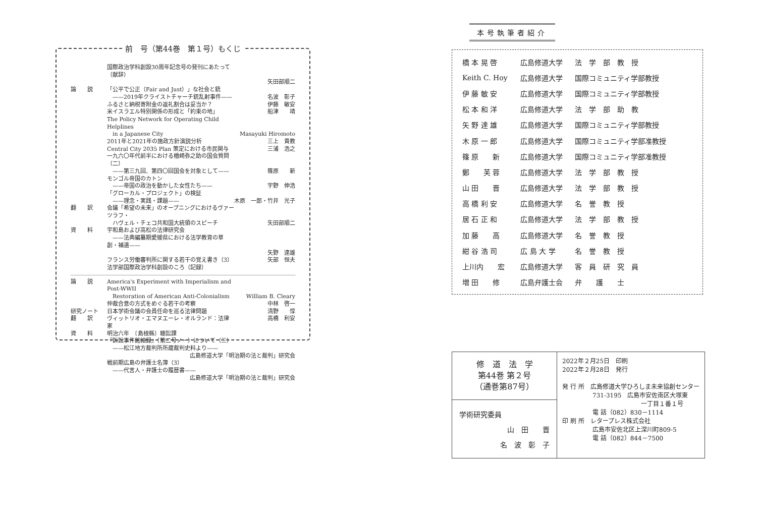前　号（第44巻　第１号）もくじ
| | 国際政治学科創設30周年記念号の発刊にあたって（献辞） | |
| | | 矢田部順二 |
| 論 説 | 「公平で公正（Fair and Just）」な社会と銃 | |
| | ——2019年クライストチャーチ銃乱射事件—— | 名波 彰子 |
| | ふるさと納税寄附金の返礼割合は妥当か？ | 伊藤 敏安 |
| | 米イスラエル特別関係の形成と「約束の地」 | 船津 靖 |
| | The Policy Network for Operating Child Helplines | |
| | in a Japanese City | Masayuki Hiromoto |
| | 2011年と2021年の施政方針演説分析 | 三上 貴教 |
| | Central City 2035 Plan 策定における市民関与 | 三浦 浩之 |
| | 一九六〇年代前半における楢崎弥之助の国会質問（二） | |
| | ——第三九回、第四〇回国会を対象として—— | 篠原 新 |
| | モンゴル帝国のカトン | |
| | ——帝国の政治を動かした女性たち—— | 宇野 伸浩 |
| | 「グローカル・プロジェクト」の検証 | |
| | ——理念・実践・課題—— | 木原 一郎・竹井 光子 |
| 翻 訳 | 会議「希望の未来」のオープニングにおけるヴァーツラフ・ | |
| | ハヴェル・チェコ共和国大統領のスピーチ | 矢田部順二 |
| 資 料 | 宇和島および高松の法律研究会 | |
| | ——法典編纂期愛媛県における法学教育の草創・補遺—— | |
| | | 矢野 達雄 |
| | フランス労働審判所に関する若干の覚え書き（3） | 矢部 恒夫 |
| | 法学部国際政治学科創設のころ（記録） | |
| 論 説 | America's Experiment with Imperialism and Post-WWII | |
| | Restoration of American Anti-Colonialism | William B. Cleary |
| | 仲裁合意の方式をめぐる若干の考察 | 中林 啓一 |
| 研究ノート | 日本学術会議の会員任命を巡る法律問題 | 清野 惇 |
| 翻 訳 | ヴィットリオ・エマヌエーレ・オルランド：法律家 | 高橋 利安 |
| 資 料 | 明治六年 〔島根縣〕聴訟課 | |
| | 『訴訟事件銘細録』（第二号ノ一）について（三） | |
| | ——松江地方裁判所所蔵裁判史料より—— | |
| | 広島修道大学「明治期の法と裁判」研究会 | |
| | 戦前期広島の弁護士名簿（3） | |
| | ——代言人・弁護士の履歴書—— | |
| | 広島修道大学「明治期の法と裁判」研究会 | |
本号執筆者紹介
| 橋 本 晃 啓 | 広島修道大学 | 法 学 部 教 授 |
| Keith C. Hoy | 広島修道大学 | 国際コミュニティ学部教授 |
| 伊 藤 敏 安 | 広島修道大学 | 国際コミュニティ学部教授 |
| 松 本 和 洋 | 広島修道大学 | 法 学 部 助 教 |
| 矢 野 達 雄 | 広島修道大学 | 国際コミュニティ学部教授 |
| 木 原 一 郎 | 広島修道大学 | 国際コミュニティ学部准教授 |
| 篠 原 新 | 広島修道大学 | 国際コミュニティ学部准教授 |
| 鄭 芙 蓉 | 広島修道大学 | 法 学 部 教 授 |
| 山 田 晋 | 広島修道大学 | 法 学 部 教 授 |
| 高 橋 利 安 | 広島修道大学 | 名 誉 教 授 |
| 居 石 正 和 | 広島修道大学 | 法 学 部 教 授 |
| 加 藤 高 | 広島修道大学 | 名 誉 教 授 |
| 紺 谷 浩 司 | 広 島 大 学 | 名 誉 教 授 |
| 上川内 宏 | 広島修道大学 | 客 員 研 究 員 |
| 増 田 修 | 広島弁護士会 | 弁 護 士 |
修　道　法　学
第44巻 第２号
（通巻第87号）
学術研究委員
山　田　　晋
名　波　彰　子
2022年２月25日　印刷
2022年２月28日　発行
発 行 所　広島修道大学ひろしま未来協創センター
　　　　　731-3195　広島市安佐南区大塚東
　　　　　　　　　　　　　一丁目１番１号
　　　　　電 話（082）830－1114
印 刷 所　レタープレス株式会社
　　　　　広島市安佐北区上深川町809-5
　　　　　電 話（082）844－7500